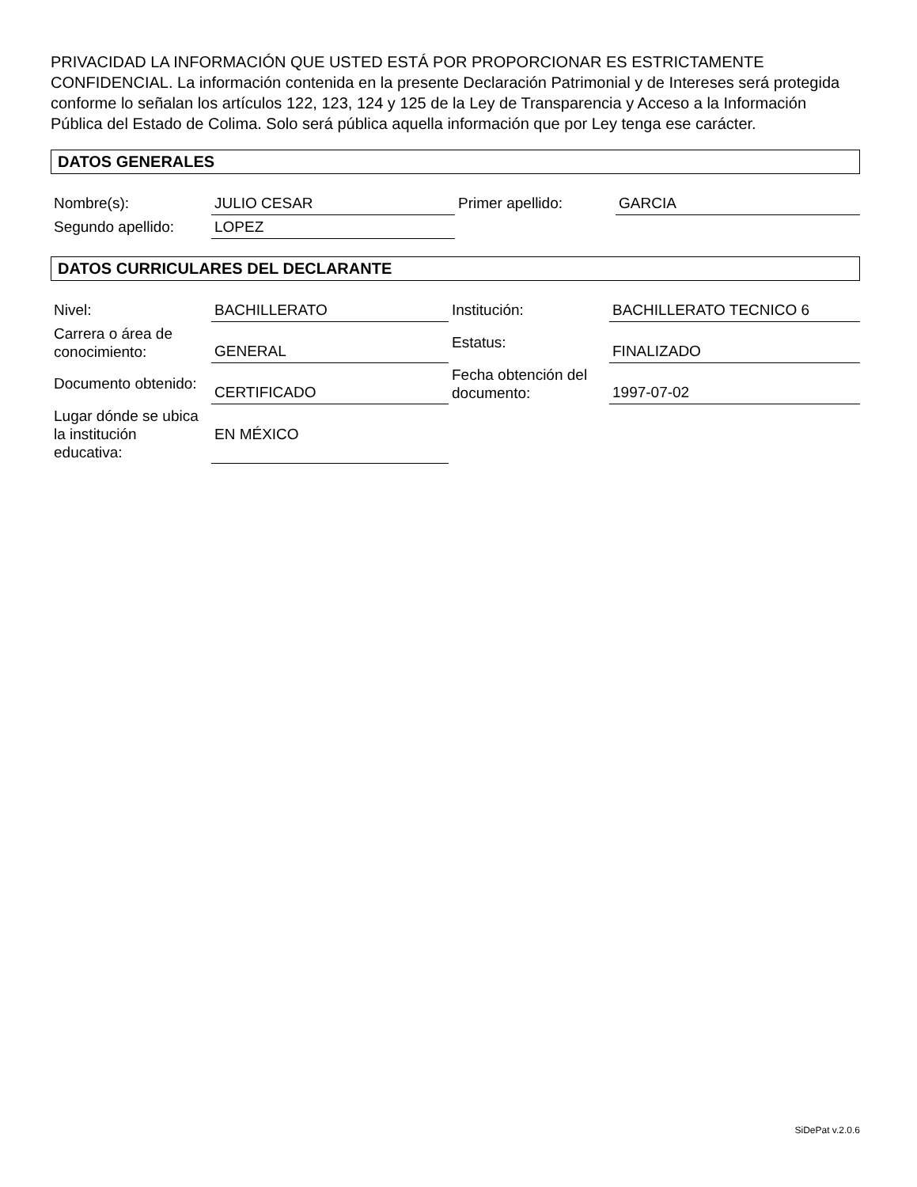PRIVACIDAD LA INFORMACIÓN QUE USTED ESTÁ POR PROPORCIONAR ES ESTRICTAMENTE CONFIDENCIAL. La información contenida en la presente Declaración Patrimonial y de Intereses será protegida conforme lo señalan los artículos 122, 123, 124 y 125 de la Ley de Transparencia y Acceso a la Información Pública del Estado de Colima. Solo será pública aquella información que por Ley tenga ese carácter.
DATOS GENERALES
| Nombre(s): | JULIO CESAR | Primer apellido: | GARCIA |
| Segundo apellido: | LOPEZ | | |
DATOS CURRICULARES DEL DECLARANTE
| Nivel: | BACHILLERATO | Institución: | BACHILLERATO TECNICO 6 |
| Carrera o área de conocimiento: | GENERAL | Estatus: | FINALIZADO |
| Documento obtenido: | CERTIFICADO | Fecha obtención del documento: | 1997-07-02 |
| Lugar dónde se ubica la institución educativa: | EN MÉXICO | | |
SiDePat v.2.0.6